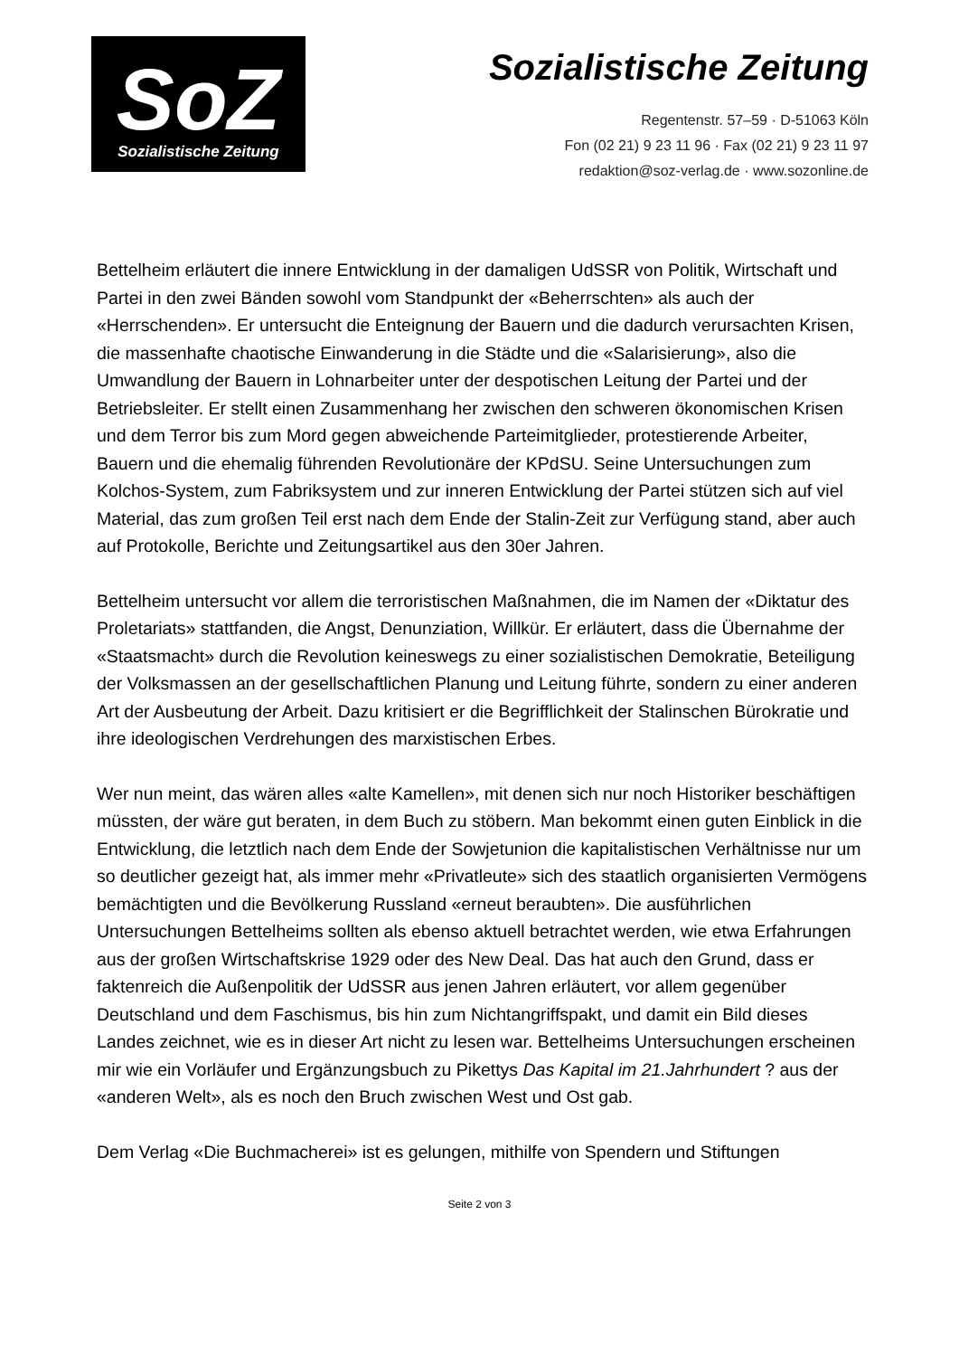SoZ
Sozialistische Zeitung
Sozialistische Zeitung
Regentenstr. 57–59 · D-51063 Köln
Fon (02 21) 9 23 11 96 · Fax (02 21) 9 23 11 97
redaktion@soz-verlag.de · www.sozonline.de
Bettelheim erläutert die innere Entwicklung in der damaligen UdSSR von Politik, Wirtschaft und Partei in den zwei Bänden sowohl vom Standpunkt der «Beherrschten» als auch der «Herrschenden». Er untersucht die Enteignung der Bauern und die dadurch verursachten Krisen, die massenhafte chaotische Einwanderung in die Städte und die «Salarisierung», also die Umwandlung der Bauern in Lohnarbeiter unter der despotischen Leitung der Partei und der Betriebsleiter. Er stellt einen Zusammenhang her zwischen den schweren ökonomischen Krisen und dem Terror bis zum Mord gegen abweichende Parteimitglieder, protestierende Arbeiter, Bauern und die ehemalig führenden Revolutionäre der KPdSU. Seine Untersuchungen zum Kolchos-System, zum Fabriksystem und zur inneren Entwicklung der Partei stützen sich auf viel Material, das zum großen Teil erst nach dem Ende der Stalin-Zeit zur Verfügung stand, aber auch auf Protokolle, Berichte und Zeitungsartikel aus den 30er Jahren.
Bettelheim untersucht vor allem die terroristischen Maßnahmen, die im Namen der «Diktatur des Proletariats» stattfanden, die Angst, Denunziation, Willkür. Er erläutert, dass die Übernahme der «Staatsmacht» durch die Revolution keineswegs zu einer sozialistischen Demokratie, Beteiligung der Volksmassen an der gesellschaftlichen Planung und Leitung führte, sondern zu einer anderen Art der Ausbeutung der Arbeit. Dazu kritisiert er die Begrifflichkeit der Stalinschen Bürokratie und ihre ideologischen Verdrehungen des marxistischen Erbes.
Wer nun meint, das wären alles «alte Kamellen», mit denen sich nur noch Historiker beschäftigen müssten, der wäre gut beraten, in dem Buch zu stöbern. Man bekommt einen guten Einblick in die Entwicklung, die letztlich nach dem Ende der Sowjetunion die kapitalistischen Verhältnisse nur um so deutlicher gezeigt hat, als immer mehr «Privatleute» sich des staatlich organisierten Vermögens bemächtigten und die Bevölkerung Russland «erneut beraubten». Die ausführlichen Untersuchungen Bettelheims sollten als ebenso aktuell betrachtet werden, wie etwa Erfahrungen aus der großen Wirtschaftskrise 1929 oder des New Deal. Das hat auch den Grund, dass er faktenreich die Außenpolitik der UdSSR aus jenen Jahren erläutert, vor allem gegenüber Deutschland und dem Faschismus, bis hin zum Nichtangriffspakt, und damit ein Bild dieses Landes zeichnet, wie es in dieser Art nicht zu lesen war. Bettelheims Untersuchungen erscheinen mir wie ein Vorläufer und Ergänzungsbuch zu Pikettys Das Kapital im 21.Jahrhundert ? aus der «anderen Welt», als es noch den Bruch zwischen West und Ost gab.
Dem Verlag «Die Buchmacherei» ist es gelungen, mithilfe von Spendern und Stiftungen
Seite 2 von 3